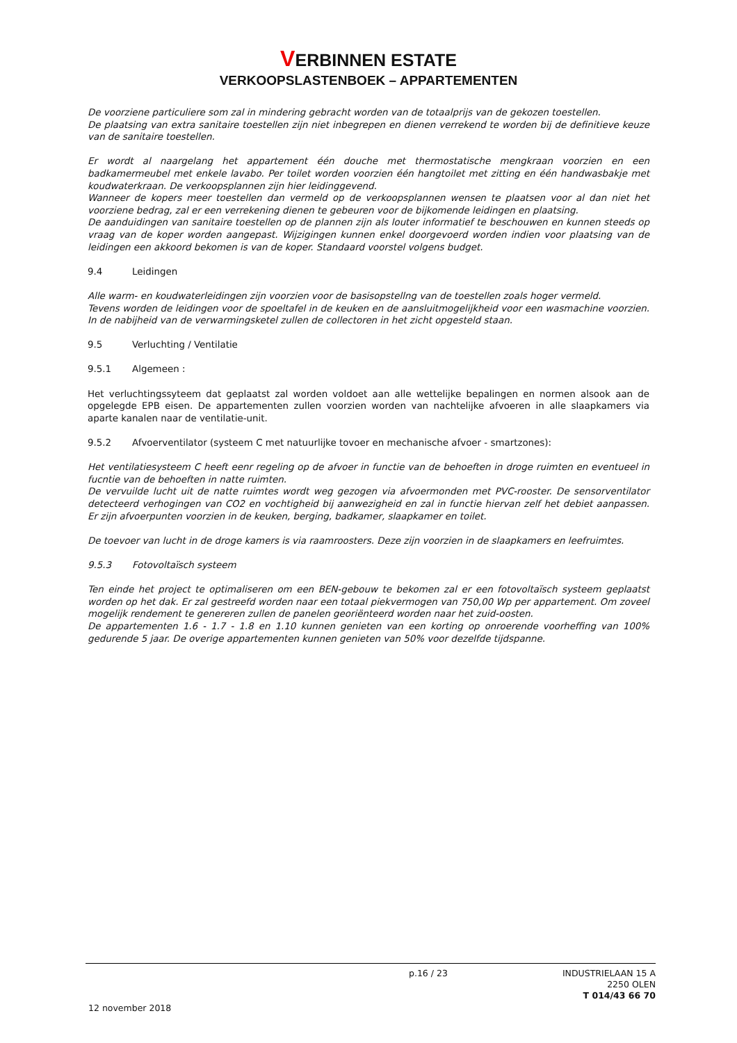VERBINNEN ESTATE
VERKOOPSLASTENBOEK – APPARTEMENTEN
De voorziene particuliere som zal in mindering gebracht worden van de totaalprijs van de gekozen toestellen.
De plaatsing van extra sanitaire toestellen zijn niet inbegrepen en dienen verrekend te worden bij de definitieve keuze van de sanitaire toestellen.
Er wordt al naargelang het appartement één douche met thermostatische mengkraan voorzien en een badkamermeubel met enkele lavabo. Per toilet worden voorzien één hangtoilet met zitting en één handwasbakje met koudwaterkraan. De verkoopsplannen zijn hier leidinggevend.
Wanneer de kopers meer toestellen dan vermeld op de verkoopsplannen wensen te plaatsen voor al dan niet het voorziene bedrag, zal er een verrekening dienen te gebeuren voor de bijkomende leidingen en plaatsing.
De aanduidingen van sanitaire toestellen op de plannen zijn als louter informatief te beschouwen en kunnen steeds op vraag van de koper worden aangepast. Wijzigingen kunnen enkel doorgevoerd worden indien voor plaatsing van de leidingen een akkoord bekomen is van de koper. Standaard voorstel volgens budget.
9.4 Leidingen
Alle warm- en koudwaterleidingen zijn voorzien voor de basisopstellng van de toestellen zoals hoger vermeld.
Tevens worden de leidingen voor de spoeltafel in de keuken en de aansluitmogelijkheid voor een wasmachine voorzien. In de nabijheid van de verwarmingsketel zullen de collectoren in het zicht opgesteld staan.
9.5 Verluchting / Ventilatie
9.5.1 Algemeen :
Het verluchtingssyteem dat geplaatst zal worden voldoet aan alle wettelijke bepalingen en normen alsook aan de opgelegde EPB eisen. De appartementen zullen voorzien worden van nachtelijke afvoeren in alle slaapkamers via aparte kanalen naar de ventilatie-unit.
9.5.2 Afvoerventilator (systeem C met natuurlijke tovoer en mechanische afvoer - smartzones):
Het ventilatiesysteem C heeft eenr regeling op de afvoer in functie van de behoeften in droge ruimten en eventueel in fucntie van de behoeften in natte ruimten.
De vervuilde lucht uit de natte ruimtes wordt weg gezogen via afvoermonden met PVC-rooster. De sensorventilator detecteerd verhogingen van CO2 en vochtigheid bij aanwezigheid en zal in functie hiervan zelf het debiet aanpassen. Er zijn afvoerpunten voorzien in de keuken, berging, badkamer, slaapkamer en toilet.
De toevoer van lucht in de droge kamers is via raamroosters. Deze zijn voorzien in de slaapkamers en leefruimtes.
9.5.3 Fotovoltaïsch systeem
Ten einde het project te optimaliseren om een BEN-gebouw te bekomen zal er een fotovoltaïsch systeem geplaatst worden op het dak. Er zal gestreefd worden naar een totaal piekvermogen van 750,00 Wp per appartement. Om zoveel mogelijk rendement te genereren zullen de panelen georiënteerd worden naar het zuid-oosten.
De appartementen 1.6 - 1.7 - 1.8 en 1.10 kunnen genieten van een korting op onroerende voorheffing van 100% gedurende 5 jaar. De overige appartementen kunnen genieten van 50% voor dezelfde tijdspanne.
p.16 / 23 INDUSTRIELAAN 15 A
2250 OLEN
T 014/43 66 70
12 november 2018